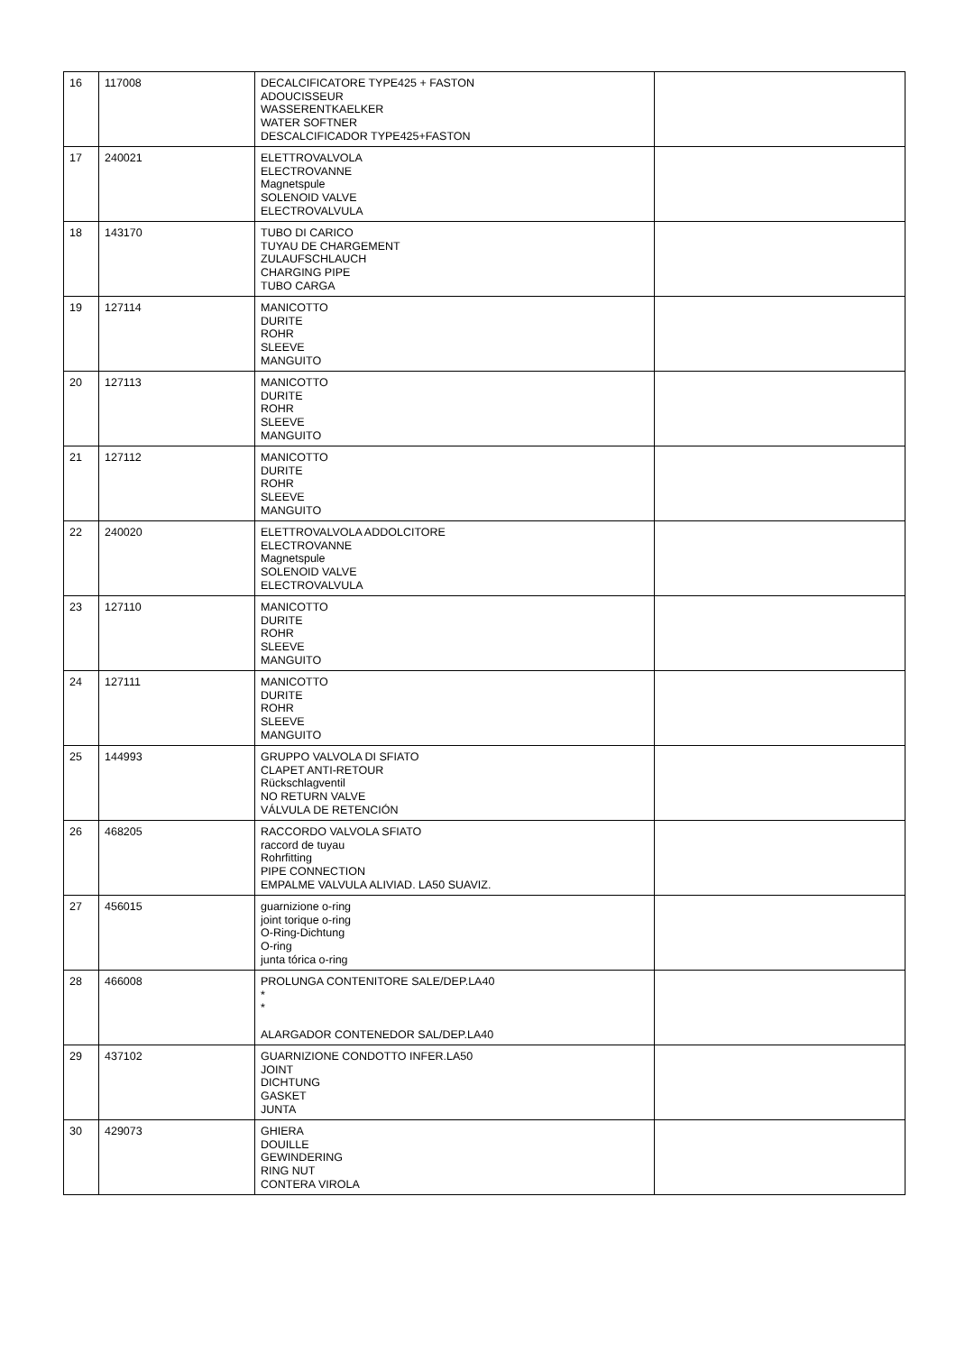| 16 | 117008 | DECALCIFICATORE TYPE425 + FASTON ADOUCISSEUR WASSERENTKAELKER WATER SOFTNER DESCALCIFICADOR TYPE425+FASTON | |
| 17 | 240021 | ELETTROVALVOLA ELECTROVANNE Magnetspule SOLENOID VALVE ELECTROVALVULA | |
| 18 | 143170 | TUBO DI CARICO TUYAU DE CHARGEMENT ZULAUFSCHLAUCH CHARGING PIPE TUBO CARGA | |
| 19 | 127114 | MANICOTTO DURITE ROHR SLEEVE MANGUITO | |
| 20 | 127113 | MANICOTTO DURITE ROHR SLEEVE MANGUITO | |
| 21 | 127112 | MANICOTTO DURITE ROHR SLEEVE MANGUITO | |
| 22 | 240020 | ELETTROVALVOLA ADDOLCITORE ELECTROVANNE Magnetspule SOLENOID VALVE ELECTROVALVULA | |
| 23 | 127110 | MANICOTTO DURITE ROHR SLEEVE MANGUITO | |
| 24 | 127111 | MANICOTTO DURITE ROHR SLEEVE MANGUITO | |
| 25 | 144993 | GRUPPO VALVOLA DI SFIATO CLAPET ANTI-RETOUR Rückschlagventil NO RETURN VALVE VÁLVULA DE RETENCIÓN | |
| 26 | 468205 | RACCORDO VALVOLA SFIATO raccord de tuyau Rohrfitting PIPE CONNECTION EMPALME VALVULA ALIVIAD. LA50 SUAVIZ. | |
| 27 | 456015 | guarnizione o-ring joint torique o-ring O-Ring-Dichtung O-ring junta tórica o-ring | |
| 28 | 466008 | PROLUNGA CONTENITORE SALE/DEP.LA40 * * ALARGADOR CONTENEDOR SAL/DEP.LA40 | |
| 29 | 437102 | GUARNIZIONE CONDOTTO INFER.LA50 JOINT DICHTUNG GASKET JUNTA | |
| 30 | 429073 | GHIERA DOUILLE GEWINDERING RING NUT CONTERA VIROLA | |